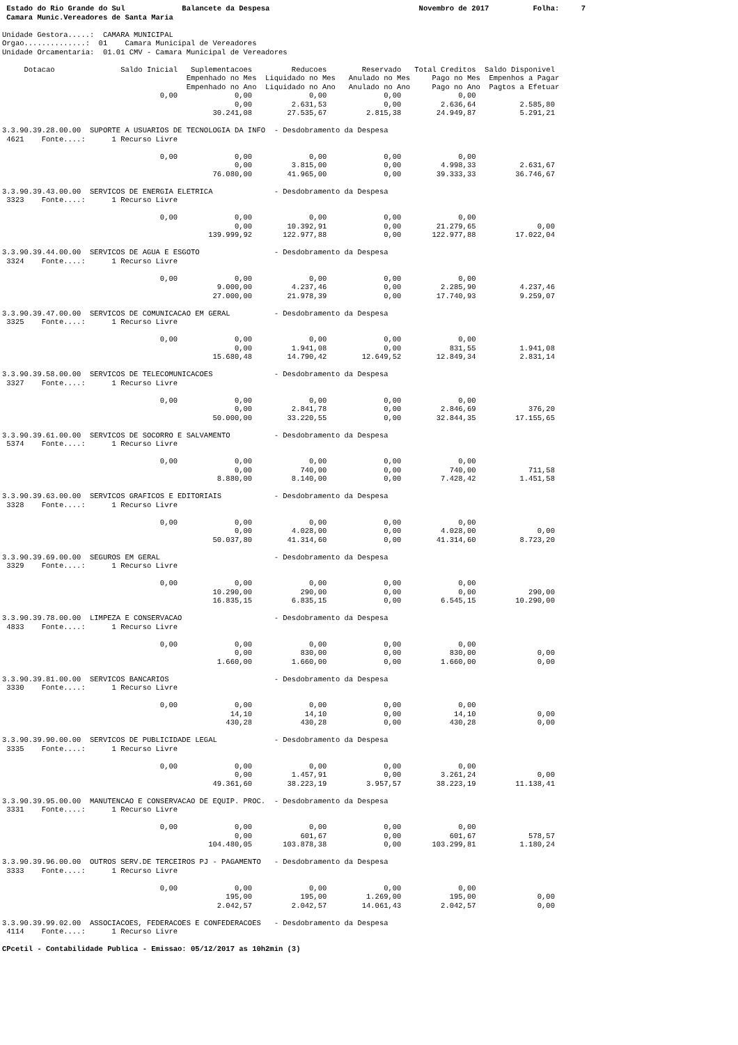Estado do Rio Grande do Sul             Balancete da Despesa                                  Novembro de 2017          Folha:     7
 Camara Munic.Vereadores de Santa Maria

Unidade Gestora.....:  CAMARA MUNICIPAL
Orgao..............:  01    Camara Municipal de Vereadores
Unidade Orcamentaria:  01.01 CMV - Camara Municipal de Vereadores

     Dotacao               Saldo Inicial   Suplementacoes         Reducoes        Reservado   Total Creditos  Saldo Disponivel
                                          Empenhado no Mes  Liquidado no Mes   Anulado no Mes     Pago no Mes  Empenhos a Pagar
                                          Empenhado no Ano  Liquidado no Ano   Anulado no Ano     Pago no Ano  Pagtos a Efetuar
                                    0,00             0,00             0,00             0,00             0,00
                                                     0,00         2.631,53             0,00         2.636,64          2.585,80
                                                30.241,08        27.535,67         2.815,38        24.949,87          5.291,21

3.3.90.39.28.00.00  SUPORTE A USUARIOS DE TECNOLOGIA DA INFO  - Desdobramento da Despesa
 4621    Fonte....:      1 Recurso Livre

                                    0,00             0,00             0,00             0,00             0,00
                                                     0,00         3.815,00             0,00         4.998,33          2.631,67
                                                76.080,00        41.965,00             0,00        39.333,33         36.746,67

3.3.90.39.43.00.00  SERVICOS DE ENERGIA ELETRICA              - Desdobramento da Despesa
 3323    Fonte....:      1 Recurso Livre

                                    0,00             0,00             0,00             0,00             0,00
                                                     0,00        10.392,91             0,00        21.279,65              0,00
                                               139.999,92       122.977,88             0,00       122.977,88         17.022,04

3.3.90.39.44.00.00  SERVICOS DE AGUA E ESGOTO                 - Desdobramento da Despesa
 3324    Fonte....:      1 Recurso Livre

                                    0,00             0,00             0,00             0,00             0,00
                                                 9.000,00         4.237,46             0,00         2.285,90          4.237,46
                                                27.000,00        21.978,39             0,00        17.740,93          9.259,07

3.3.90.39.47.00.00  SERVICOS DE COMUNICACAO EM GERAL          - Desdobramento da Despesa
 3325    Fonte....:      1 Recurso Livre

                                    0,00             0,00             0,00             0,00             0,00
                                                     0,00         1.941,08             0,00           831,55          1.941,08
                                                15.680,48        14.790,42        12.649,52        12.849,34          2.831,14

3.3.90.39.58.00.00  SERVICOS DE TELECOMUNICACOES              - Desdobramento da Despesa
 3327    Fonte....:      1 Recurso Livre

                                    0,00             0,00             0,00             0,00             0,00
                                                     0,00         2.841,78             0,00         2.846,69            376,20
                                                50.000,00        33.220,55             0,00        32.844,35         17.155,65

3.3.90.39.61.00.00  SERVICOS DE SOCORRO E SALVAMENTO          - Desdobramento da Despesa
 5374    Fonte....:      1 Recurso Livre

                                    0,00             0,00             0,00             0,00             0,00
                                                     0,00           740,00             0,00           740,00            711,58
                                                 8.880,00         8.140,00             0,00         7.428,42          1.451,58

3.3.90.39.63.00.00  SERVICOS GRAFICOS E EDITORIAIS            - Desdobramento da Despesa
 3328    Fonte....:      1 Recurso Livre

                                    0,00             0,00             0,00             0,00             0,00
                                                     0,00         4.028,00             0,00         4.028,00              0,00
                                                50.037,80        41.314,60             0,00        41.314,60          8.723,20

3.3.90.39.69.00.00  SEGUROS EM GERAL                          - Desdobramento da Despesa
 3329    Fonte....:      1 Recurso Livre

                                    0,00             0,00             0,00             0,00             0,00
                                                10.290,00           290,00             0,00             0,00            290,00
                                                16.835,15         6.835,15             0,00         6.545,15         10.290,00

3.3.90.39.78.00.00  LIMPEZA E CONSERVACAO                     - Desdobramento da Despesa
 4833    Fonte....:      1 Recurso Livre

                                    0,00             0,00             0,00             0,00             0,00
                                                     0,00           830,00             0,00           830,00              0,00
                                                 1.660,00         1.660,00             0,00         1.660,00              0,00

3.3.90.39.81.00.00  SERVICOS BANCARIOS                        - Desdobramento da Despesa
 3330    Fonte....:      1 Recurso Livre

                                    0,00             0,00             0,00             0,00             0,00
                                                    14,10            14,10             0,00            14,10              0,00
                                                   430,28           430,28             0,00           430,28              0,00

3.3.90.39.90.00.00  SERVICOS DE PUBLICIDADE LEGAL             - Desdobramento da Despesa
 3335    Fonte....:      1 Recurso Livre

                                    0,00             0,00             0,00             0,00             0,00
                                                     0,00         1.457,91             0,00         3.261,24              0,00
                                                49.361,60        38.223,19         3.957,57        38.223,19         11.138,41

3.3.90.39.95.00.00  MANUTENCAO E CONSERVACAO DE EQUIP. PROC.  - Desdobramento da Despesa
 3331    Fonte....:      1 Recurso Livre

                                    0,00             0,00             0,00             0,00             0,00
                                                     0,00           601,67             0,00           601,67            578,57
                                               104.480,05       103.878,38             0,00       103.299,81          1.180,24

3.3.90.39.96.00.00  OUTROS SERV.DE TERCEIROS PJ - PAGAMENTO   - Desdobramento da Despesa
 3333    Fonte....:      1 Recurso Livre

                                    0,00             0,00             0,00             0,00             0,00
                                                   195,00           195,00         1.269,00           195,00              0,00
                                                 2.042,57         2.042,57        14.061,43         2.042,57              0,00

3.3.90.39.99.02.00  ASSOCIACOES, FEDERACOES E CONFEDERACOES   - Desdobramento da Despesa
 4114    Fonte....:      1 Recurso Livre

CPcetil - Contabilidade Publica - Emissao: 05/12/2017 as 10h2min (3)